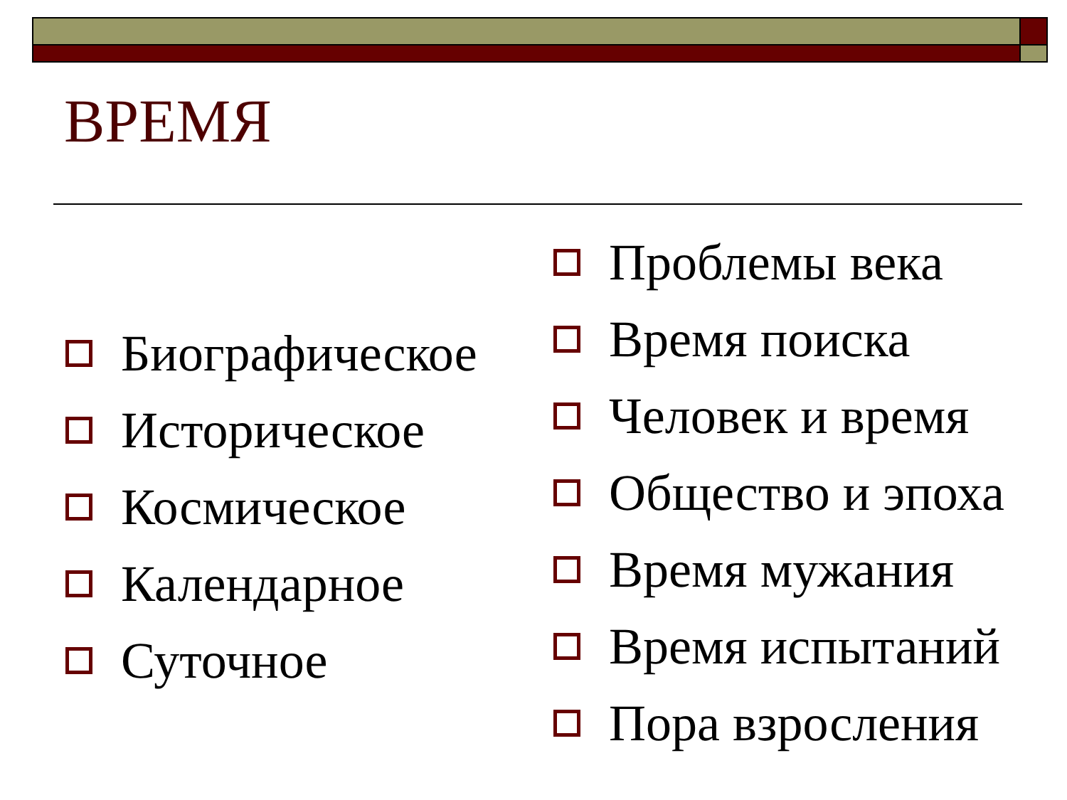ВРЕМЯ
Биографическое
Историческое
Космическое
Календарное
Суточное
Проблемы века
Время поиска
Человек и время
Общество и эпоха
Время мужания
Время испытаний
Пора взросления